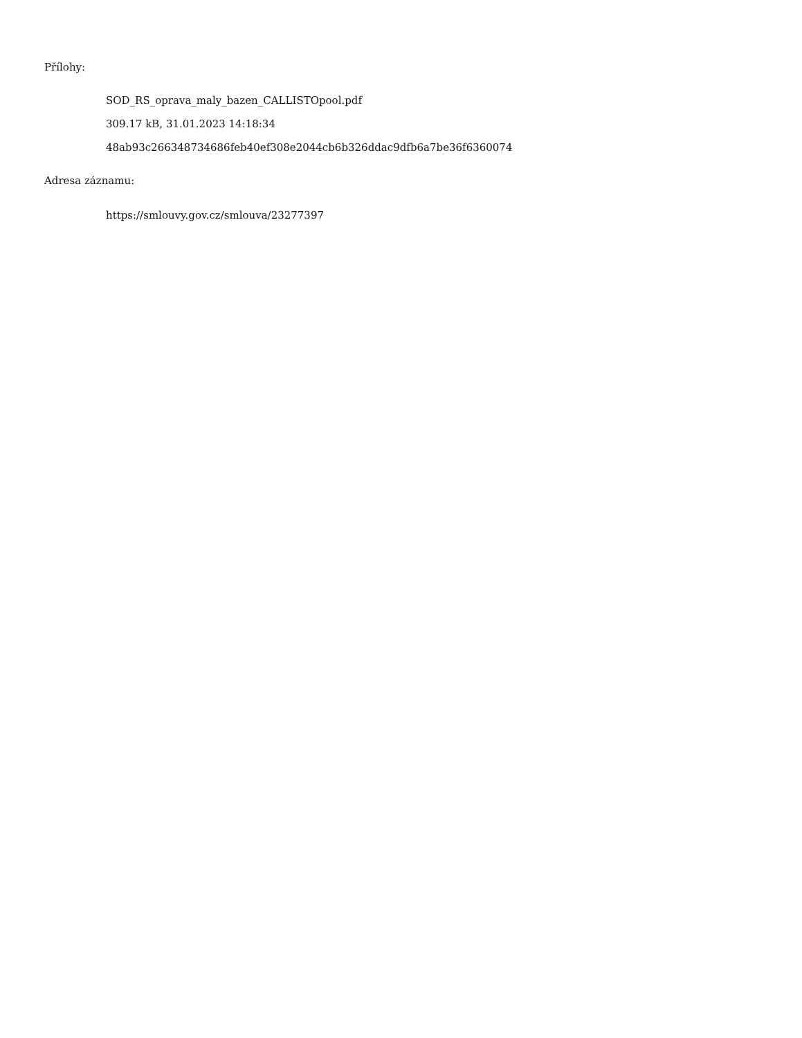Přílohy:
SOD_RS_oprava_maly_bazen_CALLISTOpool.pdf
309.17 kB, 31.01.2023 14:18:34
48ab93c266348734686feb40ef308e2044cb6b326ddac9dfb6a7be36f6360074
Adresa záznamu:
https://smlouvy.gov.cz/smlouva/23277397